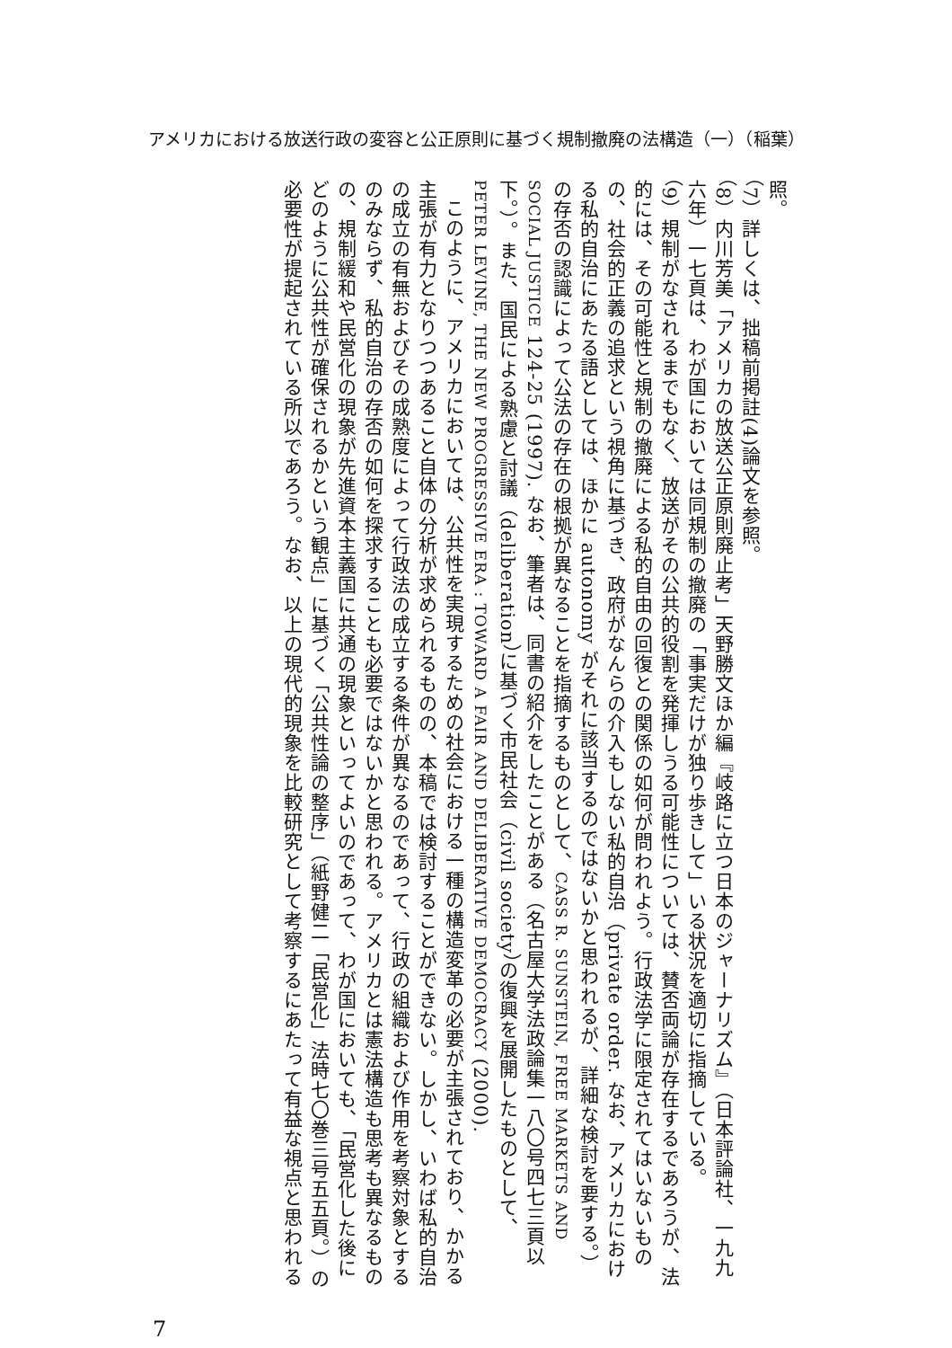アメリカにおける放送行政の変容と公正原則に基づく規制撤廃の法構造（一）（稲葉）
照。
（7）詳しくは、拙稿前掲註(4)論文を参照。
（8）内川芳美「アメリカの放送公正原則廃止考」天野勝文ほか編『岐路に立つ日本のジャーナリズム』（日本評論社、一九九六年）一七頁は、わが国においては同規制の撤廃の「事実だけが独り歩きして」いる状況を適切に指摘している。
（9）規制がなされるまでもなく、放送がその公共的役割を発揮しうる可能性については、賛否両論が存在するであろうが、法的には、その可能性と規制の撤廃による私的自由の回復との関係の如何が問われよう。行政法学に限定されてはいないものの、社会的正義の追求という視角に基づき、政府がなんらの介入もしない私的自治（private order. なお、アメリカにおける私的自治にあたる語としては、ほかに autonomy がそれに該当するのではないかと思われるが、詳細な検討を要する。）の存否の認識によって公法の存在の根拠が異なることを指摘するものとして、CASS R. SUNSTEIN, FREE MARKETS AND SOCIAL JUSTICE 124-25 (1997). なお、筆者は、同書の紹介をしたことがある（名古屋大学法政論集一八〇号四七三頁以下。）。また、国民による熟慮と討議（deliberation）に基づく市民社会（civil society）の復興を展開したものとして、PETER LEVINE, THE NEW PROGRESSIVE ERA : TOWARD A FAIR AND DELIBERATIVE DEMOCRACY (2000).
このように、アメリカにおいては、公共性を実現するための社会における一種の構造変革の必要が主張されており、かかる主張が有力となりつつあること自体の分析が求められるものの、本稿では検討することができない。しかし、いわば私的自治の成立の有無およびその成熟度によって行政法の成立する条件が異なるのであって、行政の組織および作用を考察対象とするのみならず、私的自治の存否の如何を探求することも必要ではないかと思われる。アメリカとは憲法構造も思考も異なるものの、規制緩和や民営化の現象が先進資本主義国に共通の現象といってよいのであって、わが国においても、「民営化した後にどのように公共性が確保されるかという観点」に基づく「公共性論の整序」（紙野健二「民営化」法時七〇巻三号五五頁。）の必要性が提起されている所以であろう。なお、以上の現代的現象を比較研究として考察するにあたって有益な視点と思われる
7